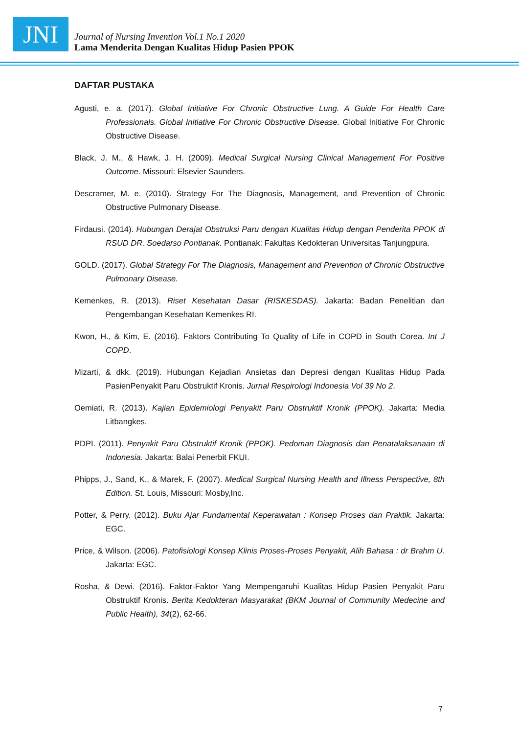JNI
Journal of Nursing Invention Vol.1 No.1 2020
Lama Menderita Dengan Kualitas Hidup Pasien PPOK
DAFTAR PUSTAKA
Agusti, e. a. (2017). Global Initiative For Chronic Obstructive Lung. A Guide For Health Care Professionals. Global Initiative For Chronic Obstructive Disease. Global Initiative For Chronic Obstructive Disease.
Black, J. M., & Hawk, J. H. (2009). Medical Surgical Nursing Clinical Management For Positive Outcome. Missouri: Elsevier Saunders.
Descramer, M. e. (2010). Strategy For The Diagnosis, Management, and Prevention of Chronic Obstructive Pulmonary Disease.
Firdausi. (2014). Hubungan Derajat Obstruksi Paru dengan Kualitas Hidup dengan Penderita PPOK di RSUD DR. Soedarso Pontianak. Pontianak: Fakultas Kedokteran Universitas Tanjungpura.
GOLD. (2017). Global Strategy For The Diagnosis, Management and Prevention of Chronic Obstructive Pulmonary Disease.
Kemenkes, R. (2013). Riset Kesehatan Dasar (RISKESDAS). Jakarta: Badan Penelitian dan Pengembangan Kesehatan Kemenkes RI.
Kwon, H., & Kim, E. (2016). Faktors Contributing To Quality of Life in COPD in South Corea. Int J COPD.
Mizarti, & dkk. (2019). Hubungan Kejadian Ansietas dan Depresi dengan Kualitas Hidup Pada PasienPenyakit Paru Obstruktif Kronis. Jurnal Respirologi Indonesia Vol 39 No 2.
Oemiati, R. (2013). Kajian Epidemiologi Penyakit Paru Obstruktif Kronik (PPOK). Jakarta: Media Litbangkes.
PDPI. (2011). Penyakit Paru Obstruktif Kronik (PPOK). Pedoman Diagnosis dan Penatalaksanaan di Indonesia. Jakarta: Balai Penerbit FKUI.
Phipps, J., Sand, K., & Marek, F. (2007). Medical Surgical Nursing Health and Illness Perspective, 8th Edition. St. Louis, Missouri: Mosby,Inc.
Potter, & Perry. (2012). Buku Ajar Fundamental Keperawatan : Konsep Proses dan Praktik. Jakarta: EGC.
Price, & Wilson. (2006). Patofisiologi Konsep Klinis Proses-Proses Penyakit, Alih Bahasa : dr Brahm U. Jakarta: EGC.
Rosha, & Dewi. (2016). Faktor-Faktor Yang Mempengaruhi Kualitas Hidup Pasien Penyakit Paru Obstruktif Kronis. Berita Kedokteran Masyarakat (BKM Journal of Community Medecine and Public Health), 34(2), 62-66.
7